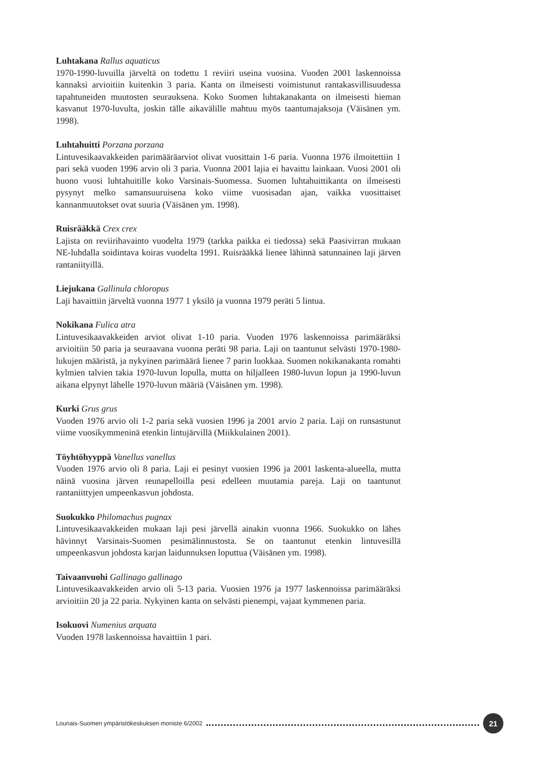Luhtakana Rallus aquaticus
1970-1990-luvuilla järveltä on todettu 1 reviiri useina vuosina. Vuoden 2001 laskennoissa kannaksi arvioitiin kuitenkin 3 paria. Kanta on ilmeisesti voimistunut rantakasvillisuudessa tapahtuneiden muutosten seurauksena. Koko Suomen luhtakanakanta on ilmeisesti hieman kasvanut 1970-luvulta, joskin tälle aikavälille mahtuu myös taantumajaksoja (Väisänen ym. 1998).
Luhtahuitti Porzana porzana
Lintuvesikaavakkeiden parimääräarviot olivat vuosittain 1-6 paria. Vuonna 1976 ilmoitettiin 1 pari sekä vuoden 1996 arvio oli 3 paria. Vuonna 2001 lajia ei havaittu lainkaan. Vuosi 2001 oli huono vuosi luhtahuitille koko Varsinais-Suomessa. Suomen luhtahuittikanta on ilmeisesti pysynyt melko samansuuruisena koko viime vuosisadan ajan, vaikka vuosittaiset kannanmuutokset ovat suuria (Väisänen ym. 1998).
Ruisrääkkä Crex crex
Lajista on reviirihavainto vuodelta 1979 (tarkka paikka ei tiedossa) sekä Paasivirran mukaan NE-luhdalla soidintava koiras vuodelta 1991. Ruisrääkkä lienee lähinnä satunnainen laji järven rantaniityillä.
Liejukana Gallinula chloropus
Laji havaittiin järveltä vuonna 1977 1 yksilö ja vuonna 1979 peräti 5 lintua.
Nokikana Fulica atra
Lintuvesikaavakkeiden arviot olivat 1-10 paria. Vuoden 1976 laskennoissa parimääräksi arvioitiin 50 paria ja seuraavana vuonna peräti 98 paria. Laji on taantunut selvästi 1970-1980-lukujen määristä, ja nykyinen parimäärä lienee 7 parin luokkaa. Suomen nokikanakanta romahti kylmien talvien takia 1970-luvun lopulla, mutta on hiljalleen 1980-luvun lopun ja 1990-luvun aikana elpynyt lähelle 1970-luvun määriä (Väisänen ym. 1998).
Kurki Grus grus
Vuoden 1976 arvio oli 1-2 paria sekä vuosien 1996 ja 2001 arvio 2 paria. Laji on runsastunut viime vuosikymmeninä etenkin lintujärvillä (Miikkulainen 2001).
Töyhtöhyyppä Vanellus vanellus
Vuoden 1976 arvio oli 8 paria. Laji ei pesinyt vuosien 1996 ja 2001 laskenta-alueella, mutta näinä vuosina järven reunapelloilla pesi edelleen muutamia pareja. Laji on taantunut rantaniittyjen umpeenkasvun johdosta.
Suokukko Philomachus pugnax
Lintuvesikaavakkeiden mukaan laji pesi järvellä ainakin vuonna 1966. Suokukko on lähes hävinnyt Varsinais-Suomen pesimälinnustosta. Se on taantunut etenkin lintuvesillä umpeenkasvun johdosta karjan laidunnuksen loputtua (Väisänen ym. 1998).
Taivaanvuohi Gallinago gallinago
Lintuvesikaavakkeiden arvio oli 5-13 paria. Vuosien 1976 ja 1977 laskennoissa parimääräksi arvioitiin 20 ja 22 paria. Nykyinen kanta on selvästi pienempi, vajaat kymmenen paria.
Isokuovi Numenius arquata
Vuoden 1978 laskennoissa havaittiin 1 pari.
Lounais-Suomen ympäristökeskuksen moniste 6/2002 21